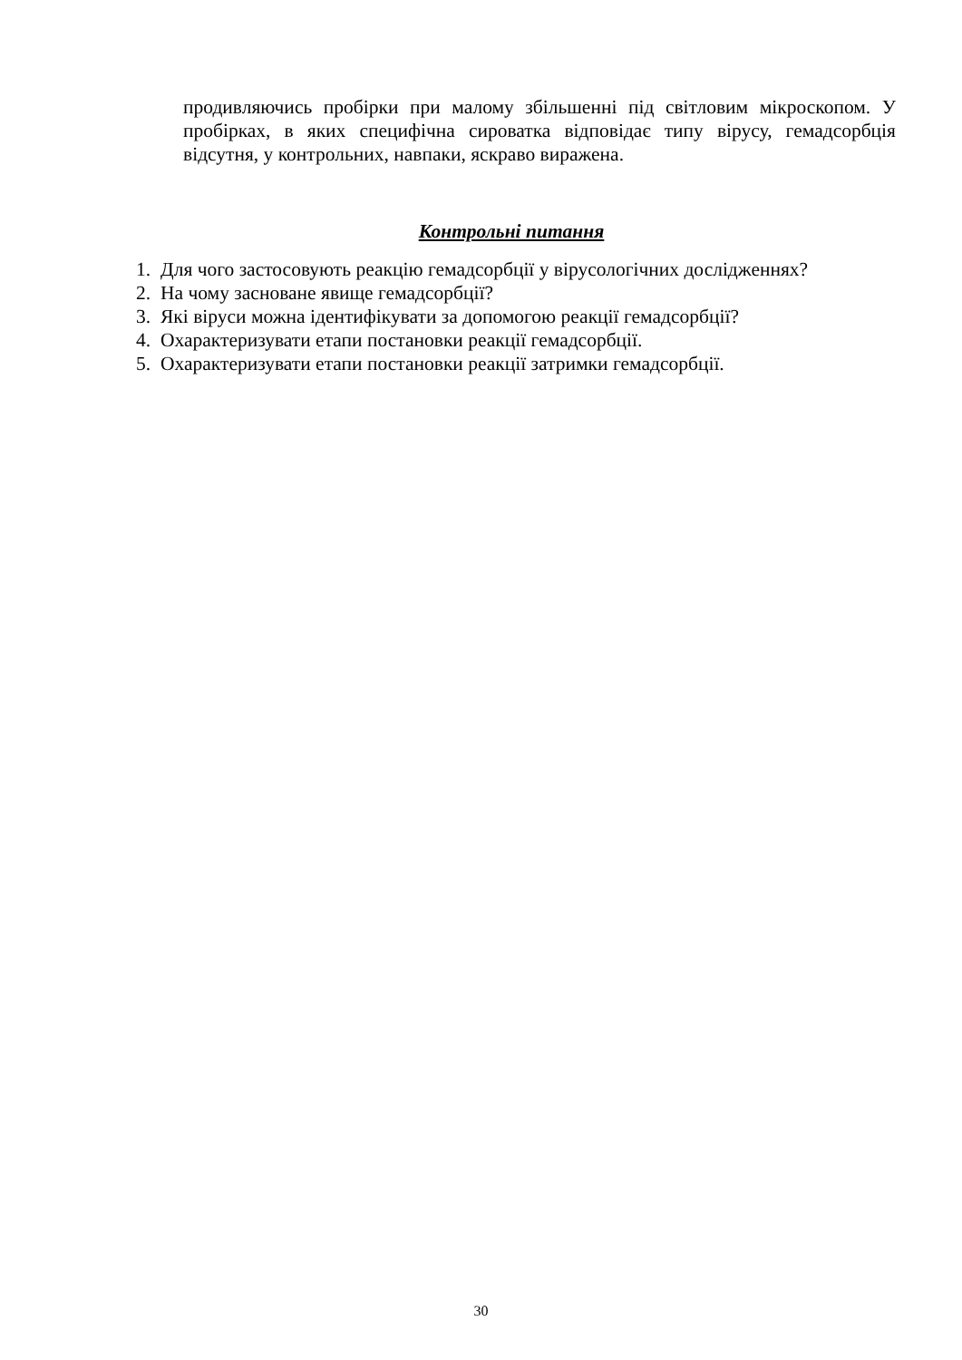продивляючись пробірки при малому збільшенні під світловим мікроскопом. У пробірках, в яких специфічна сироватка відповідає типу вірусу, гемадсорбція відсутня, у контрольних, навпаки, яскраво виражена.
Контрольні питання
1. Для чого застосовують реакцію гемадсорбції у вірусологічних дослідженнях?
2. На чому засноване явище гемадсорбції?
3. Які віруси можна ідентифікувати за допомогою реакції гемадсорбції?
4. Охарактеризувати етапи постановки реакції гемадсорбції.
5. Охарактеризувати етапи постановки реакції затримки гемадсорбції.
30